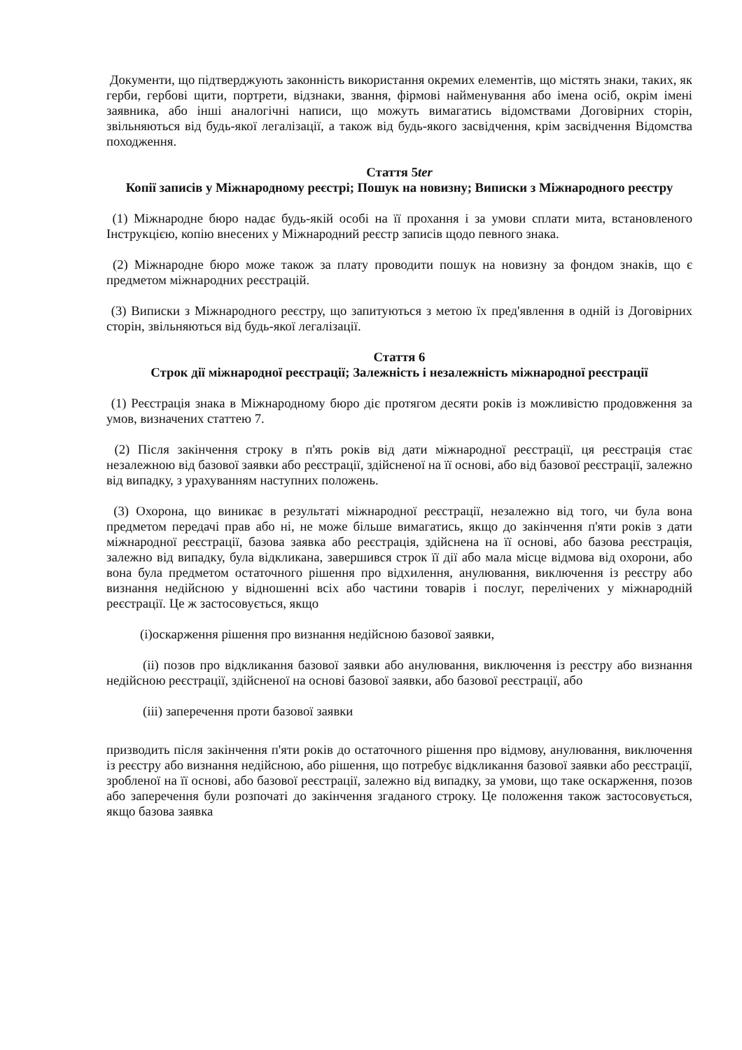Документи, що підтверджують законність використання окремих елементів, що містять знаки, таких, як герби, гербові щити, портрети, відзнаки, звання, фірмові найменування або імена осіб, окрім імені заявника, або інші аналогічні написи, що можуть вимагатись відомствами Договірних сторін, звільняються від будь-якої легалізації, а також від будь-якого засвідчення, крім засвідчення Відомства походження.
Стаття 5ter
Копії записів у Міжнародному реєстрі; Пошук на новизну; Виписки з Міжнародного реєстру
(1) Міжнародне бюро надає будь-якій особі на її прохання і за умови сплати мита, встановленого Інструкцією, копію внесених у Міжнародний реєстр записів щодо певного знака.
(2) Міжнародне бюро може також за плату проводити пошук на новизну за фондом знаків, що є предметом міжнародних реєстрацій.
(3) Виписки з Міжнародного реєстру, що запитуються з метою їх пред'явлення в одній із Договірних сторін, звільняються від будь-якої легалізації.
Стаття 6
Строк дії міжнародної реєстрації; Залежність і незалежність міжнародної реєстрації
(1) Реєстрація знака в Міжнародному бюро діє протягом десяти років із можливістю продовження за умов, визначених статтею 7.
(2) Після закінчення строку в п'ять років від дати міжнародної реєстрації, ця реєстрація стає незалежною від базової заявки або реєстрації, здійсненої на її основі, або від базової реєстрації, залежно від випадку, з урахуванням наступних положень.
(3) Охорона, що виникає в результаті міжнародної реєстрації, незалежно від того, чи була вона предметом передачі прав або ні, не може більше вимагатись, якщо до закінчення п'яти років з дати міжнародної реєстрації, базова заявка або реєстрація, здійснена на її основі, або базова реєстрація, залежно від випадку, була відкликана, завершився строк її дії або мала місце відмова від охорони, або вона була предметом остаточного рішення про відхилення, анулювання, виключення із реєстру або визнання недійсною у відношенні всіх або частини товарів і послуг, перелічених у міжнародній реєстрації. Це ж застосовується, якщо
(i)оскарження рішення про визнання недійсною базової заявки,
(ii) позов про відкликання базової заявки або анулювання, виключення із реєстру або визнання недійсною реєстрації, здійсненої на основі базової заявки, або базової реєстрації, або
(iii) заперечення проти базової заявки
призводить після закінчення п'яти років до остаточного рішення про відмову, анулювання, виключення із реєстру або визнання недійсною, або рішення, що потребує відкликання базової заявки або реєстрації, зробленої на її основі, або базової реєстрації, залежно від випадку, за умови, що таке оскарження, позов або заперечення були розпочаті до закінчення згаданого строку. Це положення також застосовується, якщо базова заявка